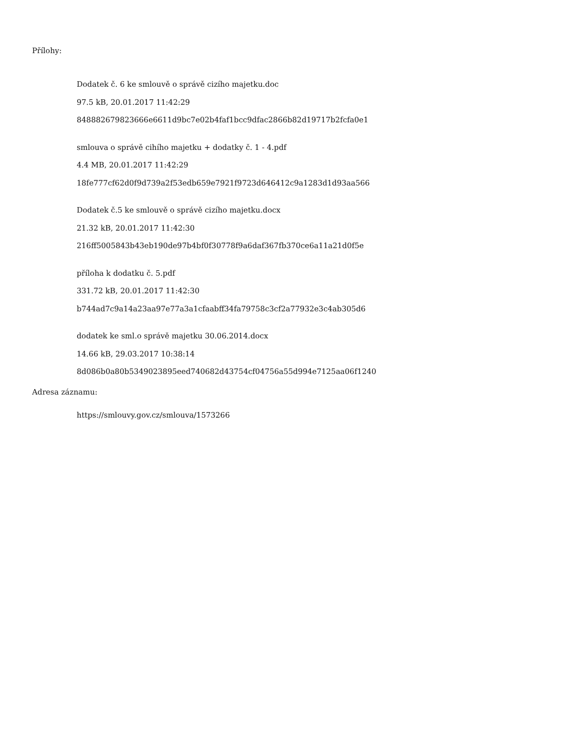Přílohy:
Dodatek č. 6 ke smlouvě o správě cizího majetku.doc
97.5 kB, 20.01.2017 11:42:29
848882679823666e6611d9bc7e02b4faf1bcc9dfac2866b82d19717b2fcfa0e1
smlouva o správě cihího majetku + dodatky č. 1 - 4.pdf
4.4 MB, 20.01.2017 11:42:29
18fe777cf62d0f9d739a2f53edb659e7921f9723d646412c9a1283d1d93aa566
Dodatek č.5 ke smlouvě o správě cizího majetku.docx
21.32 kB, 20.01.2017 11:42:30
216ff5005843b43eb190de97b4bf0f30778f9a6daf367fb370ce6a11a21d0f5e
příloha k dodatku č. 5.pdf
331.72 kB, 20.01.2017 11:42:30
b744ad7c9a14a23aa97e77a3a1cfaabff34fa79758c3cf2a77932e3c4ab305d6
dodatek ke sml.o správě majetku 30.06.2014.docx
14.66 kB, 29.03.2017 10:38:14
8d086b0a80b5349023895eed740682d43754cf04756a55d994e7125aa06f1240
Adresa záznamu:
https://smlouvy.gov.cz/smlouva/1573266